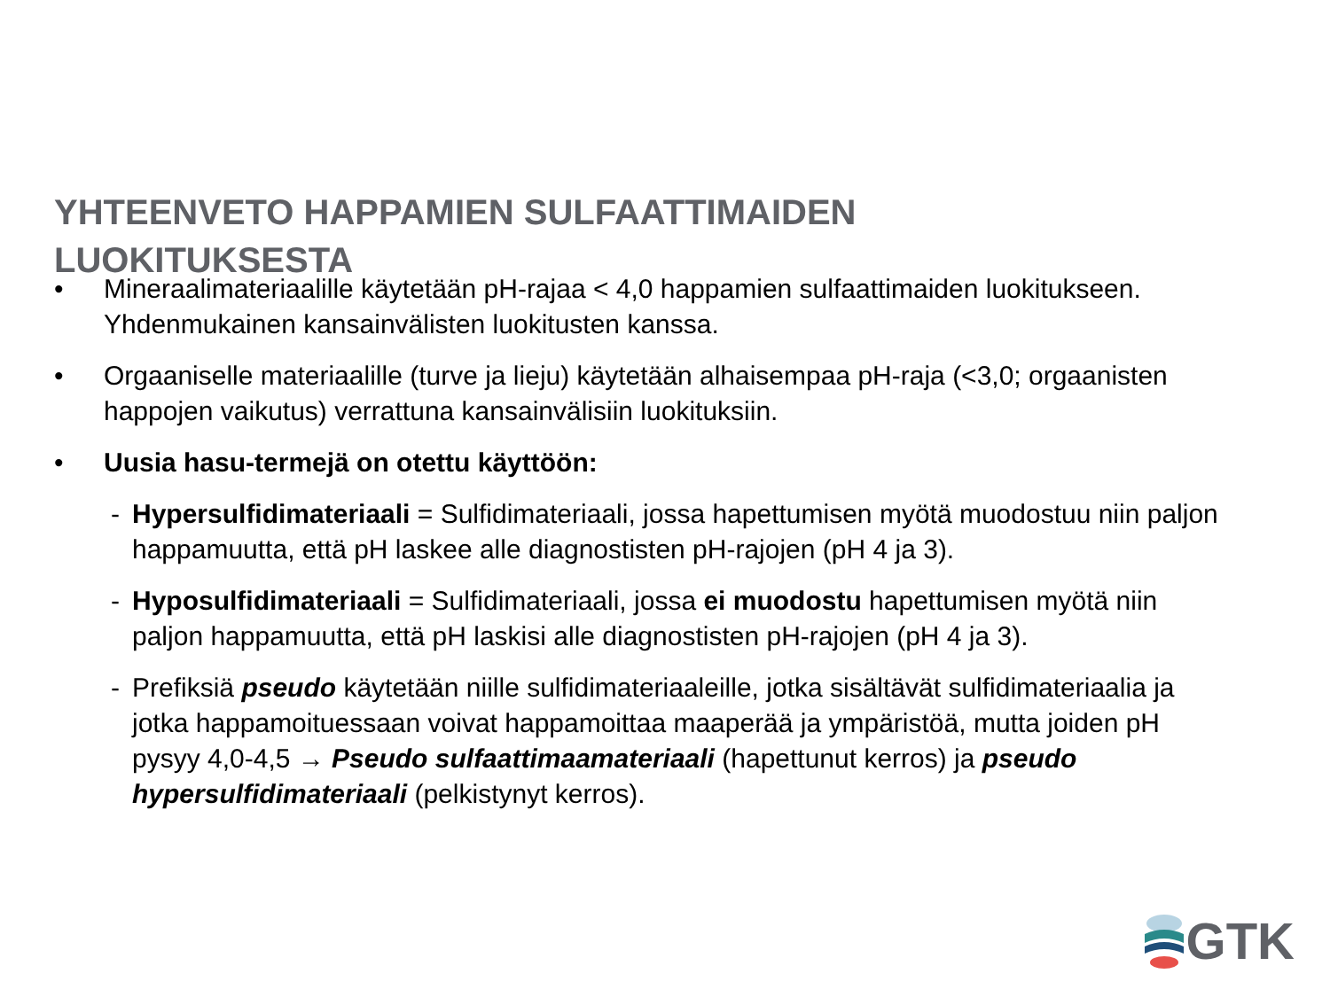YHTEENVETO HAPPAMIEN SULFAATTIMAIDEN LUOKITUKSESTA
• Mineraalimateriaalille käytetään pH-rajaa < 4,0 happamien sulfaattimaiden luokitukseen. Yhdenmukainen kansainvälisten luokitusten kanssa.
• Orgaaniselle materiaalille (turve ja lieju) käytetään alhaisempaa pH-raja (<3,0; orgaanisten happojen vaikutus) verrattuna kansainvälisiin luokituksiin.
• Uusia hasu-termejä on otettu käyttöön:
- Hypersulfidimateriaali = Sulfidimateriaali, jossa hapettumisen myötä muodostuu niin paljon happamuutta, että pH laskee alle diagnostisten pH-rajojen (pH 4 ja 3).
- Hyposulfidimateriaali = Sulfidimateriaali, jossa ei muodostu hapettumisen myötä niin paljon happamuutta, että pH laskisi alle diagnostisten pH-rajojen (pH 4 ja 3).
- Prefiksiä pseudo käytetään niille sulfidimateriaaleille, jotka sisältävät sulfidimateriaalia ja jotka happamoituessaan voivat happamoittaa maaperää ja ympäristöä, mutta joiden pH pysyy 4,0-4,5 → Pseudo sulfaattimaamateriaali (hapettunut kerros) ja pseudo hypersulfidimateriaali (pelkistynyt kerros).
GTK